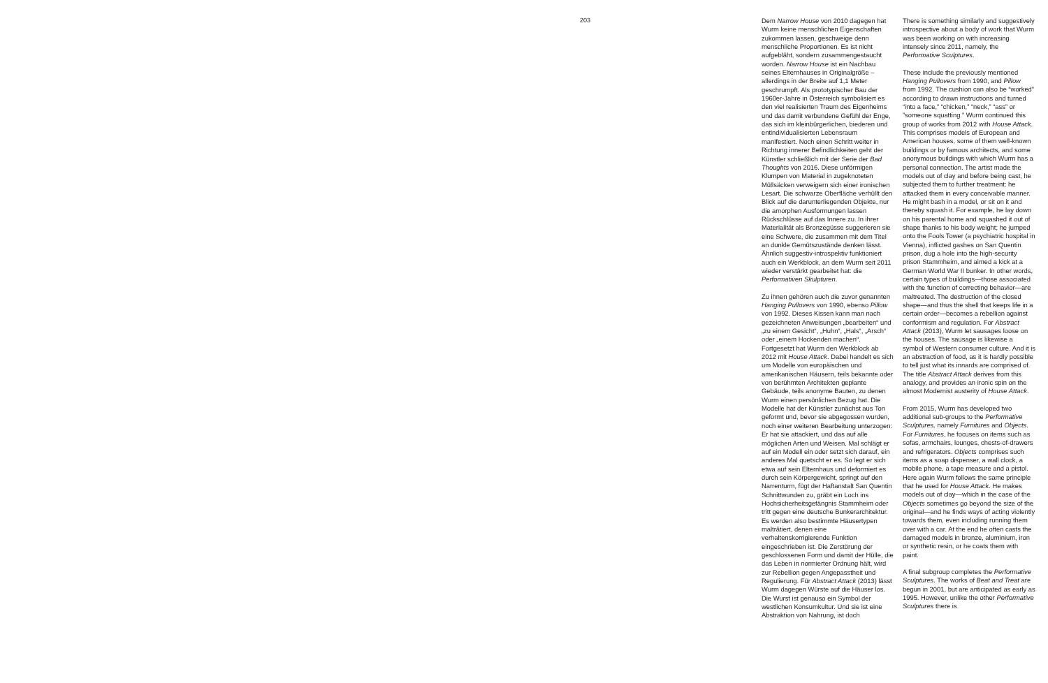203
Dem Narrow House von 2010 dagegen hat Wurm keine menschlichen Eigenschaften zukommen lassen, geschweige denn menschliche Proportionen. Es ist nicht aufgebläht, sondern zusammengestaucht worden. Narrow House ist ein Nachbau seines Elternhauses in Originalgröße – allerdings in der Breite auf 1,1 Meter geschrumpft. Als prototypischer Bau der 1960er-Jahre in Österreich symbolisiert es den viel realisierten Traum des Eigenheims und das damit verbundene Gefühl der Enge, das sich im kleinbürgerlichen, biederen und entindividualisierten Lebensraum manifestiert. Noch einen Schritt weiter in Richtung innerer Befindlichkeiten geht der Künstler schließlich mit der Serie der Bad Thoughts von 2016. Diese unförmigen Klumpen von Material in zugeknoteten Müllsäcken verweigern sich einer ironischen Lesart. Die schwarze Oberfläche verhüllt den Blick auf die darunterliegenden Objekte, nur die amorphen Ausformungen lassen Rückschlüsse auf das Innere zu. In ihrer Materialität als Bronzegüsse suggerieren sie eine Schwere, die zusammen mit dem Titel an dunkle Gemütszustände denken lässt. Ähnlich suggestiv-introspektiv funktioniert auch ein Werkblock, an dem Wurm seit 2011 wieder verstärkt gearbeitet hat: die Performativen Skulpturen.
Zu ihnen gehören auch die zuvor genannten Hanging Pullovers von 1990, ebenso Pillow von 1992. Dieses Kissen kann man nach gezeichneten Anweisungen „bearbeiten“ und „zu einem Gesicht“, „Huhn“, „Hals“, „Arsch“ oder „einem Hockenden machen“. Fortgesetzt hat Wurm den Werkblock ab 2012 mit House Attack. Dabei handelt es sich um Modelle von europäischen und amerikanischen Häusern, teils bekannte oder von berühmten Architekten geplante Gebäude, teils anonyme Bauten, zu denen Wurm einen persönlichen Bezug hat. Die Modelle hat der Künstler zunächst aus Ton geformt und, bevor sie abgegossen wurden, noch einer weiteren Bearbeitung unterzogen: Er hat sie attackiert, und das auf alle möglichen Arten und Weisen. Mal schlägt er auf ein Modell ein oder setzt sich darauf, ein anderes Mal quetscht er es. So legt er sich etwa auf sein Elternhaus und deformiert es durch sein Körpergewicht, springt auf den Narrenturm, fügt der Haftanstalt San Quentin Schnittwunden zu, gräbt ein Loch ins Hochsicherheitsgefängnis Stammheim oder tritt gegen eine deutsche Bunkerarchitektur. Es werden also bestimmte Häusertypen malträtiert, denen eine verhaltenskorrigierende Funktion eingeschrieben ist. Die Zerstörung der geschlossenen Form und damit der Hülle, die das Leben in normierter Ordnung hält, wird zur Rebellion gegen Angepasstheit und Regulierung. Für Abstract Attack (2013) lässt Wurm dagegen Würste auf die Häuser los. Die Wurst ist genauso ein Symbol der westlichen Konsumkultur. Und sie ist eine Abstraktion von Nahrung, ist doch
There is something similarly and suggestively introspective about a body of work that Wurm was been working on with increasing intensely since 2011, namely, the Performative Sculptures.
These include the previously mentioned Hanging Pullovers from 1990, and Pillow from 1992. The cushion can also be “worked” according to drawn instructions and turned “into a face,” “chicken,” “neck,” “ass” or ”someone squatting.” Wurm continued this group of works from 2012 with House Attack. This comprises models of European and American houses, some of them well-known buildings or by famous architects, and some anonymous buildings with which Wurm has a personal connection. The artist made the models out of clay and before being cast, he subjected them to further treatment: he attacked them in every conceivable manner. He might bash in a model, or sit on it and thereby squash it. For example, he lay down on his parental home and squashed it out of shape thanks to his body weight; he jumped onto the Fools Tower (a psychiatric hospital in Vienna), inflicted gashes on San Quentin prison, dug a hole into the high-security prison Stammheim, and aimed a kick at a German World War II bunker. In other words, certain types of buildings—those associated with the function of correcting behavior—are maltreated. The destruction of the closed shape—and thus the shell that keeps life in a certain order—becomes a rebellion against conformism and regulation. For Abstract Attack (2013), Wurm let sausages loose on the houses. The sausage is likewise a symbol of Western consumer culture. And it is an abstraction of food, as it is hardly possible to tell just what its innards are comprised of. The title Abstract Attack derives from this analogy, and provides an ironic spin on the almost Modernist austerity of House Attack.
From 2015, Wurm has developed two additional sub-groups to the Performative Sculptures, namely Furnitures and Objects. For Furnitures, he focuses on items such as sofas, armchairs, lounges, chests-of-drawers and refrigerators. Objects comprises such items as a soap dispenser, a wall clock, a mobile phone, a tape measure and a pistol. Here again Wurm follows the same principle that he used for House Attack. He makes models out of clay—which in the case of the Objects sometimes go beyond the size of the original—and he finds ways of acting violently towards them, even including running them over with a car. At the end he often casts the damaged models in bronze, aluminium, iron or synthetic resin, or he coats them with paint.
A final subgroup completes the Performative Sculptures. The works of Beat and Treat are begun in 2001, but are anticipated as early as 1995. However, unlike the other Performative Sculptures there is